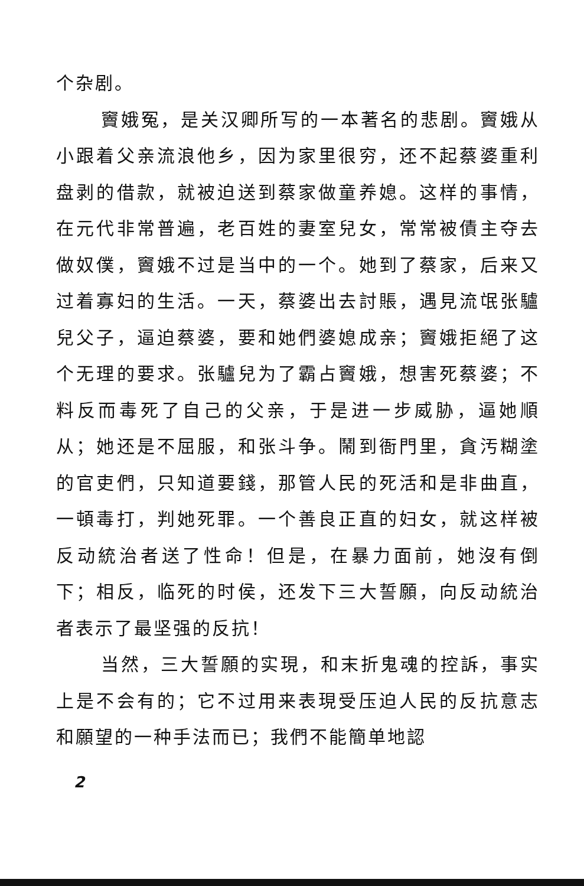个杂剧。
竇娥冤，是关汉卿所写的一本著名的悲剧。竇娥从小跟着父亲流浪他乡，因为家里很穷，还不起蔡婆重利盘剥的借款，就被迫送到蔡家做童养媳。这样的事情，在元代非常普遍，老百姓的妻室兒女，常常被債主夺去做奴僕，竇娥不过是当中的一个。她到了蔡家，后来又过着寡妇的生活。一天，蔡婆出去討賬，遇見流氓张驢兒父子，逼迫蔡婆，要和她們婆媳成亲；竇娥拒絕了这个无理的要求。张驢兒为了霸占竇娥，想害死蔡婆；不料反而毒死了自己的父亲，于是进一步威胁，逼她順从；她还是不屈服，和张斗争。鬧到衙門里，貪汚糊塗的官吏們，只知道要錢，那管人民的死活和是非曲直，一頓毒打，判她死罪。一个善良正直的妇女，就这样被反动統治者送了性命！但是，在暴力面前，她沒有倒下；相反，临死的时侯，还发下三大誓願，向反动統治者表示了最坚强的反抗！
当然，三大誓願的实現，和末折鬼魂的控訴，事实上是不会有的；它不过用来表現受压迫人民的反抗意志和願望的一种手法而已；我們不能簡单地認
2